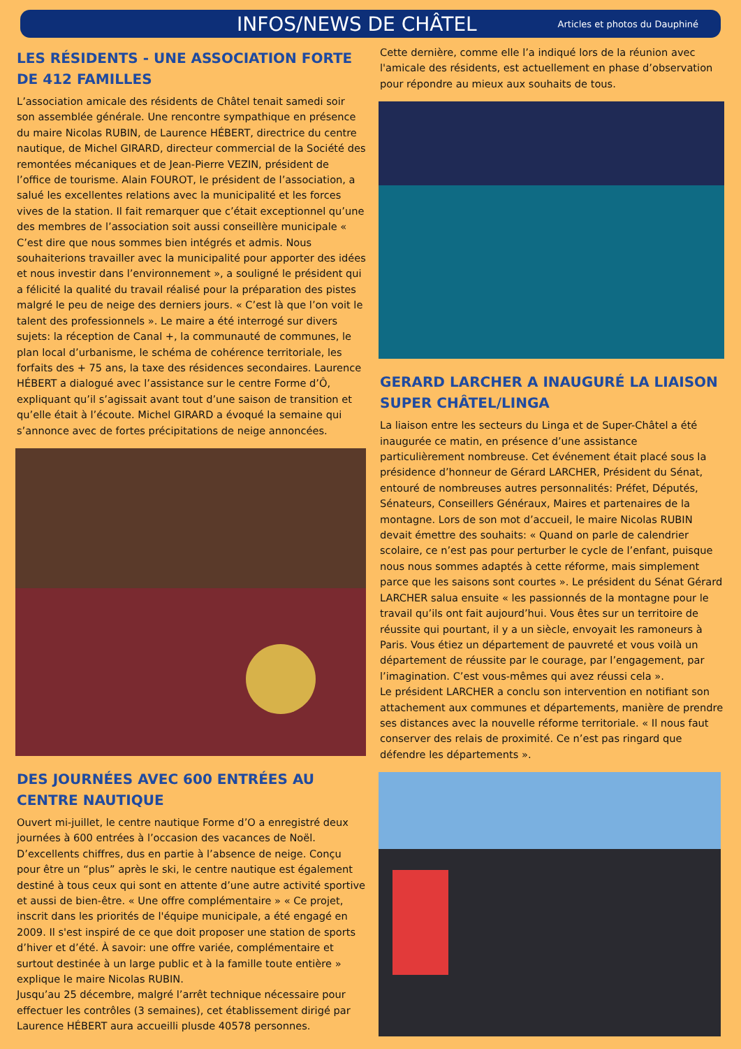INFOS/NEWS DE CHÂTEL
Articles et photos du Dauphiné
LES RÉSIDENTS - UNE ASSOCIATION FORTE DE 412 FAMILLES
L’association amicale des résidents de Châtel tenait samedi soir son assemblée générale. Une rencontre sympathique en présence du maire Nicolas RUBIN, de Laurence HÉBERT, directrice du centre nautique, de Michel GIRARD, directeur commercial de la Société des remontées mécaniques et de Jean-Pierre VEZIN, président de l’office de tourisme. Alain FOUROT, le président de l’association, a salué les excellentes relations avec la municipalité et les forces vives de la station. Il fait remarquer que c’était exceptionnel qu’une des membres de l’association soit aussi conseillère municipale « C’est dire que nous sommes bien intégrés et admis. Nous souhaiterions travailler avec la municipalité pour apporter des idées et nous investir dans l’environnement », a souligné le président qui a félicité la qualité du travail réalisé pour la préparation des pistes malgré le peu de neige des derniers jours. « C’est là que l’on voit le talent des professionnels ». Le maire a été interrogé sur divers sujets: la réception de Canal +, la communauté de communes, le plan local d’urbanisme, le schéma de cohérence territoriale, les forfaits des + 75 ans, la taxe des résidences secondaires. Laurence HÉBERT a dialogué avec l’assistance sur le centre Forme d’Ô, expliquant qu’il s’agissait avant tout d’une saison de transition et qu’elle était à l’écoute. Michel GIRARD a évoqué la semaine qui s’annonce avec de fortes précipitations de neige annoncées.
DES JOURNÉES AVEC 600 ENTRÉES AU CENTRE NAUTIQUE
Ouvert mi-juillet, le centre nautique Forme d’O a enregistré deux journées à 600 entrées à l’occasion des vacances de Noël. D’excellents chiffres, dus en partie à l’absence de neige. Conçu pour être un “plus” après le ski, le centre nautique est également destiné à tous ceux qui sont en attente d’une autre activité sportive et aussi de bien-être. « Une offre complémentaire » « Ce projet, inscrit dans les priorités de l'équipe municipale, a été engagé en 2009. Il s'est inspiré de ce que doit proposer une station de sports d’hiver et d’été. À savoir: une offre variée, complémentaire et surtout destinée à un large public et à la famille toute entière » explique le maire Nicolas RUBIN.
Jusqu’au 25 décembre, malgré l’arrêt technique nécessaire pour effectuer les contrôles (3 semaines), cet établissement dirigé par Laurence HÉBERT aura accueilli plusde 40578 personnes.
Cette dernière, comme elle l’a indiqué lors de la réunion avec l'amicale des résidents, est actuellement en phase d’observation pour répondre au mieux aux souhaits de tous.
GERARD LARCHER A INAUGURÉ LA LIAISON SUPER CHÂTEL/LINGA
La liaison entre les secteurs du Linga et de Super-Châtel a été inaugurée ce matin, en présence d’une assistance particulièrement nombreuse. Cet événement était placé sous la présidence d’honneur de Gérard LARCHER, Président du Sénat, entouré de nombreuses autres personnalités: Préfet, Députés, Sénateurs, Conseillers Généraux, Maires et partenaires de la montagne. Lors de son mot d’accueil, le maire Nicolas RUBIN devait émettre des souhaits: « Quand on parle de calendrier scolaire, ce n’est pas pour perturber le cycle de l’enfant, puisque nous nous sommes adaptés à cette réforme, mais simplement parce que les saisons sont courtes ». Le président du Sénat Gérard LARCHER salua ensuite « les passionnés de la montagne pour le travail qu’ils ont fait aujourd’hui. Vous êtes sur un territoire de réussite qui pourtant, il y a un siècle, envoyait les ramoneurs à Paris. Vous étiez un département de pauvreté et vous voilà un département de réussite par le courage, par l’engagement, par l’imagination. C’est vous-mêmes qui avez réussi cela ».
Le président LARCHER a conclu son intervention en notifiant son attachement aux communes et départements, manière de prendre ses distances avec la nouvelle réforme territoriale. « Il nous faut conserver des relais de proximité. Ce n’est pas ringard que défendre les départements ».